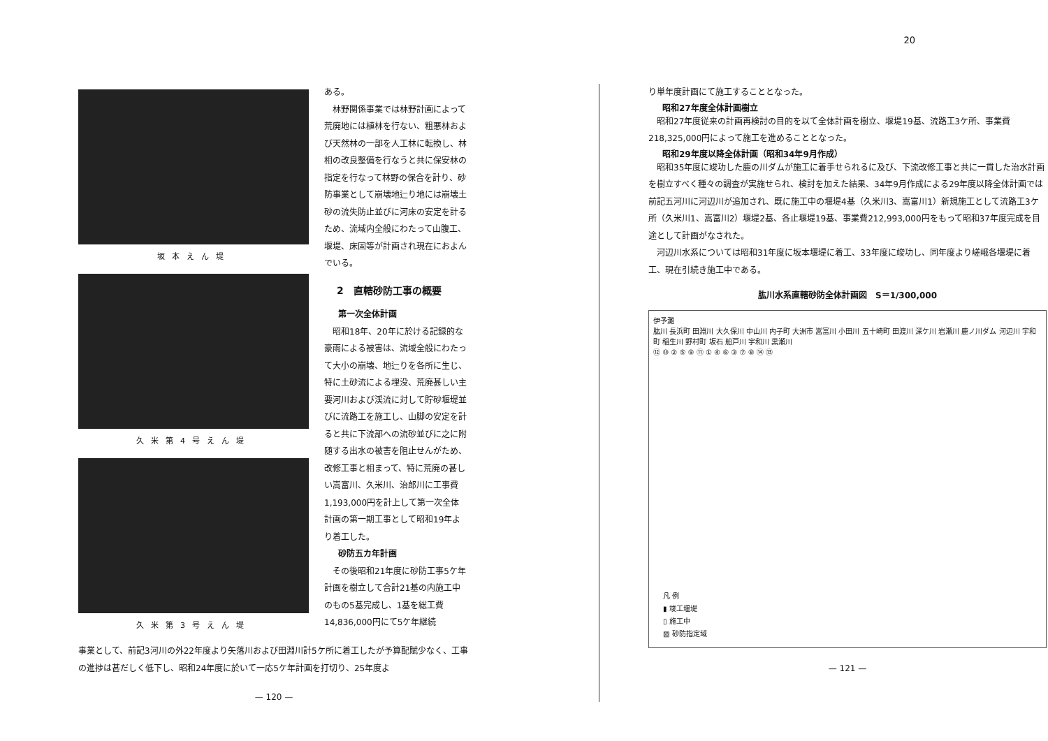20
坂本えん堤
久米第4号えん堤
久米第3号えん堤
ある。
　林野関係事業では林野計画によって荒廃地には植林を行ない、粗悪林および天然林の一部を人工林に転換し、林相の改良整備を行なうと共に保安林の指定を行なって林野の保合を計り、砂防事業として崩壊地辷り地には崩壊土砂の流失防止並びに河床の安定を計るため、流域内全般にわたって山腹工、堰堤、床固等が計画され現在におよんでいる。
2　直轄砂防工事の概要
第一次全体計画
　昭和18年、20年に於ける記録的な豪雨による被害は、流域全般にわたって大小の崩壊、地辷りを各所に生じ、特に土砂流による埋没、荒廃甚しい主要河川および渓流に対して貯砂堰堤並びに流路工を施工し、山脚の安定を計ると共に下流部への流砂並びに之に附随する出水の被害を阻止せんがため、改修工事と相まって、特に荒廃の甚しい嵩富川、久米川、治郎川に工事費1,193,000円を計上して第一次全体計画の第一期工事として昭和19年より着工した。
砂防五カ年計画
　その後昭和21年度に砂防工事5ケ年計画を樹立して合計21基の内施工中のもの5基完成し、1基を総工費14,836,000円にて5ケ年継続
事業として、前記3河川の外22年度より矢落川および田淵川計5ケ所に着工したが予算配賦少なく、工事の進捗は甚だしく低下し、昭和24年度に於いて一応5ケ年計画を打切り、25年度よ
— 120 —
り単年度計画にて施工することとなった。
昭和27年度全体計画樹立
　昭和27年度従来の計画再検討の目的を以て全体計画を樹立、堰堤19基、流路工3ケ所、事業費218,325,000円によって施工を進めることとなった。
昭和29年度以降全体計画（昭和34年9月作成）
　昭和35年度に竣功した鹿の川ダムが施工に着手せられるに及び、下流改修工事と共に一貫した治水計画を樹立すべく種々の調査が実施せられ、検討を加えた結果、34年9月作成による29年度以降全体計画では前記五河川に河辺川が追加され、既に施工中の堰堤4基（久米川3、嵩富川1）新規施工として流路工3ケ所（久米川1、嵩富川2）堰堤2基、各止堰堤19基、事業費212,993,000円をもって昭和37年度完成を目途として計画がなされた。
　河辺川水系については昭和31年度に坂本堰堤に着工、33年度に竣功し、同年度より嵯峨各堰堤に着工、現在引続き施工中である。
肱川水系直轄砂防全体計画図　S＝1/300,000
伊予灘
肱川 長浜町 田淵川 大久保川 中山川 内子町 大洲市 嵩富川 小田川 五十崎町 田渡川 深ケ川 岩瀬川 鹿ノ川ダム 河辺川 宇和町 稲生川 野村町 坂石 船戸川 宇和川 黒瀬川
⑫ ⑩ ② ⑤ ⑨ ⑪ ① ④ ⑥ ③ ⑦ ⑧ ⑭ ⑬
凡 例
▮ 竣工堰堤
▯ 施工中
▨ 砂防指定域
— 121 —